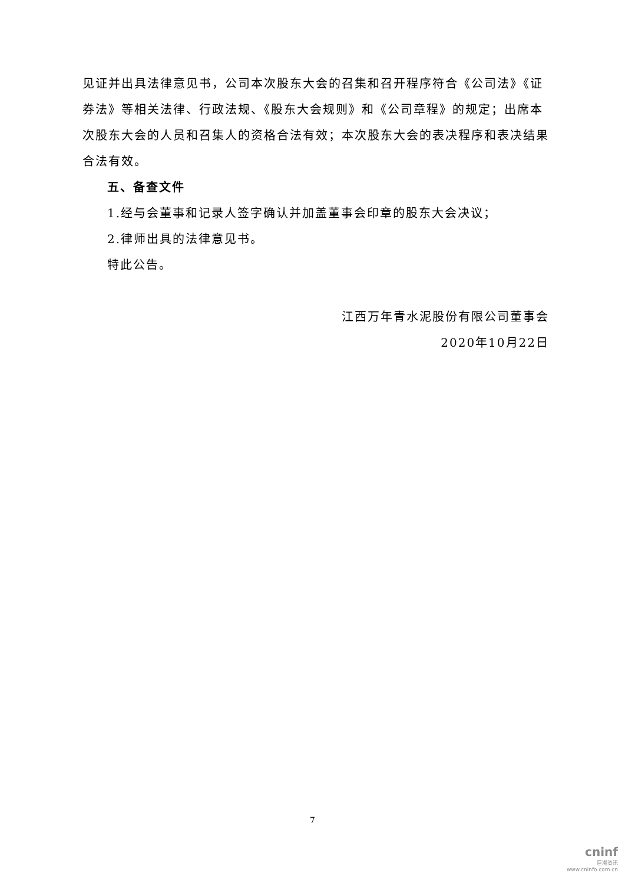见证并出具法律意见书，公司本次股东大会的召集和召开程序符合《公司法》《证券法》等相关法律、行政法规、《股东大会规则》和《公司章程》的规定；出席本次股东大会的人员和召集人的资格合法有效；本次股东大会的表决程序和表决结果合法有效。
五、备查文件
1.经与会董事和记录人签字确认并加盖董事会印章的股东大会决议；
2.律师出具的法律意见书。
特此公告。
江西万年青水泥股份有限公司董事会
2020年10月22日
7
cninf
巨潮资讯
www.cninfo.com.cn